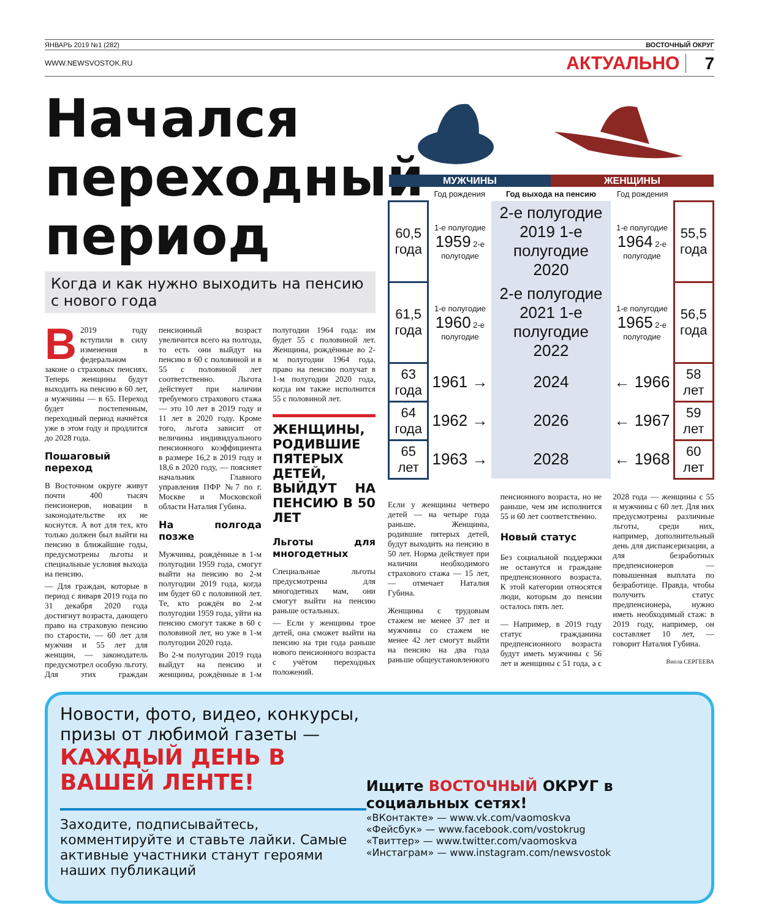ЯНВАРЬ 2019 №1 (282) ВОСТОЧНЫЙ ОКРУГ
WWW.NEWSVOSTOK.RU АКТУАЛЬНО 7
Начался переходный период
Когда и как нужно выходить на пенсию с нового года
В 2019 году вступили в силу изменения в федеральном законе о страховых пенсиях. Теперь женщины будут выходить на пенсию в 60 лет, а мужчины — в 65. Переход будет постепенным, переходный период начнётся уже в этом году и продлится до 2028 года.
Пошаговый переход
В Восточном округе живут почти 400 тысяч пенсионеров, новации в законодательстве их не коснутся. А вот для тех, кто только должен был выйти на пенсию в ближайшие годы, предусмотрены льготы и специальные условия выхода на пенсию.
— Для граждан, которые в период с января 2019 года по 31 декабря 2020 года достигнут возраста, дающего право на страховую пенсию по старости, — 60 лет для мужчин и 55 лет для женщин, — законодатель предусмотрел особую льготу. Для этих граждан пенсионный возраст увеличится всего на полгода, то есть они выйдут на пенсию в 60 с половиной и в 55 с половиной лет соответственно. Льгота действует при наличии требуемого страхового стажа — это 10 лет в 2019 году и 11 лет в 2020 году. Кроме того, льгота зависит от величины индивидуального пенсионного коэффициента в размере 16,2 в 2019 году и 18,6 в 2020 году, — поясняет начальник Главного управления ПФР №7 по г. Москве и Московской области Наталия Губина.
На полгода позже
Мужчины, рождённые в 1-м полугодии 1959 года, смогут выйти на пенсию во 2-м полугодии 2019 года, когда им будет 60 с половиной лет. Те, кто рождён во 2-м полугодии 1959 года, уйти на пенсию смогут также в 60 с половиной лет, но уже в 1-м полугодии 2020 года.
Во 2-м полугодии 2019 года выйдут на пенсию и женщины, рождённые в 1-м полугодии 1964 года: им будет 55 с половиной лет. Женщины, рождённые во 2-м полугодии 1964 года, право на пенсию получат в 1-м полугодии 2020 года, когда им также исполнится 55 с половиной лет.
ЖЕНЩИНЫ, РОДИВШИЕ ПЯТЕРЫХ ДЕТЕЙ, ВЫЙДУТ НА ПЕНСИЮ В 50 ЛЕТ
Льготы для многодетных
Специальные льготы предусмотрены для многодетных мам, они смогут выйти на пенсию раньше остальных.
— Если у женщины трое детей, она сможет выйти на пенсию на три года раньше нового пенсионного возраста с учётом переходных положений.
| МУЖЧИНЫ | | | ЖЕНЩИНЫ | | |
| --- | --- | --- | --- | --- | --- |
| | Год рождения | Год выхода на пенсию | | Год рождения | |
| 60,5 года | 1-е полугодие 1959 2-е полугодие | 2-е полугодие 2019 1-е полугодие 2020 | | 1-е полугодие 1964 2-е полугодие | 55,5 года |
| 61,5 года | 1-е полугодие 1960 2-е полугодие | 2-е полугодие 2021 1-е полугодие 2022 | | 1-е полугодие 1965 2-е полугодие | 56,5 года |
| 63 года | 1961 → | 2024 | | ← 1966 | 58 лет |
| 64 года | 1962 → | 2026 | | ← 1967 | 59 лет |
| 65 лет | 1963 → | 2028 | | ← 1968 | 60 лет |
Если у женщины четверо детей — на четыре года раньше. Женщины, родившие пятерых детей, будут выходить на пенсию в 50 лет. Норма действует при наличии необходимого страхового стажа — 15 лет, — отмечает Наталия Губина.
Женщины с трудовым стажем не менее 37 лет и мужчины со стажем не менее 42 лет смогут выйти на пенсию на два года раньше общеустановленного пенсионного возраста, но не раньше, чем им исполнится 55 и 60 лет соответственно.
Новый статус
Без социальной поддержки не останутся и граждане предпенсионного возраста. К этой категории относятся люди, которым до пенсии осталось пять лет.
— Например, в 2019 году статус гражданина предпенсионного возраста будут иметь мужчины с 56 лет и женщины с 51 года, а с 2028 года — женщины с 55 и мужчины с 60 лет. Для них предусмотрены различные льготы, среди них, например, дополнительный день для диспансеризации, а для безработных предпенсионеров — повышенная выплата по безработице. Правда, чтобы получить статус предпенсионера, нужно иметь необходимый стаж: в 2019 году, например, он составляет 10 лет, — говорит Наталия Губина.
Виола СЕРГЕЕВА
Новости, фото, видео, конкурсы, призы от любимой газеты —
КАЖДЫЙ ДЕНЬ В ВАШЕЙ ЛЕНТЕ!
Заходите, подписывайтесь, комментируйте и ставьте лайки. Самые активные участники станут героями наших публикаций
Ищите ВОСТОЧНЫЙ ОКРУГ в социальных сетях!
«ВКонтакте» — www.vk.com/vaomoskva
«Фейсбук» — www.facebook.com/vostokrug
«Твиттер» — www.twitter.com/vaomoskva
«Инстаграм» — www.instagram.com/newsvostok